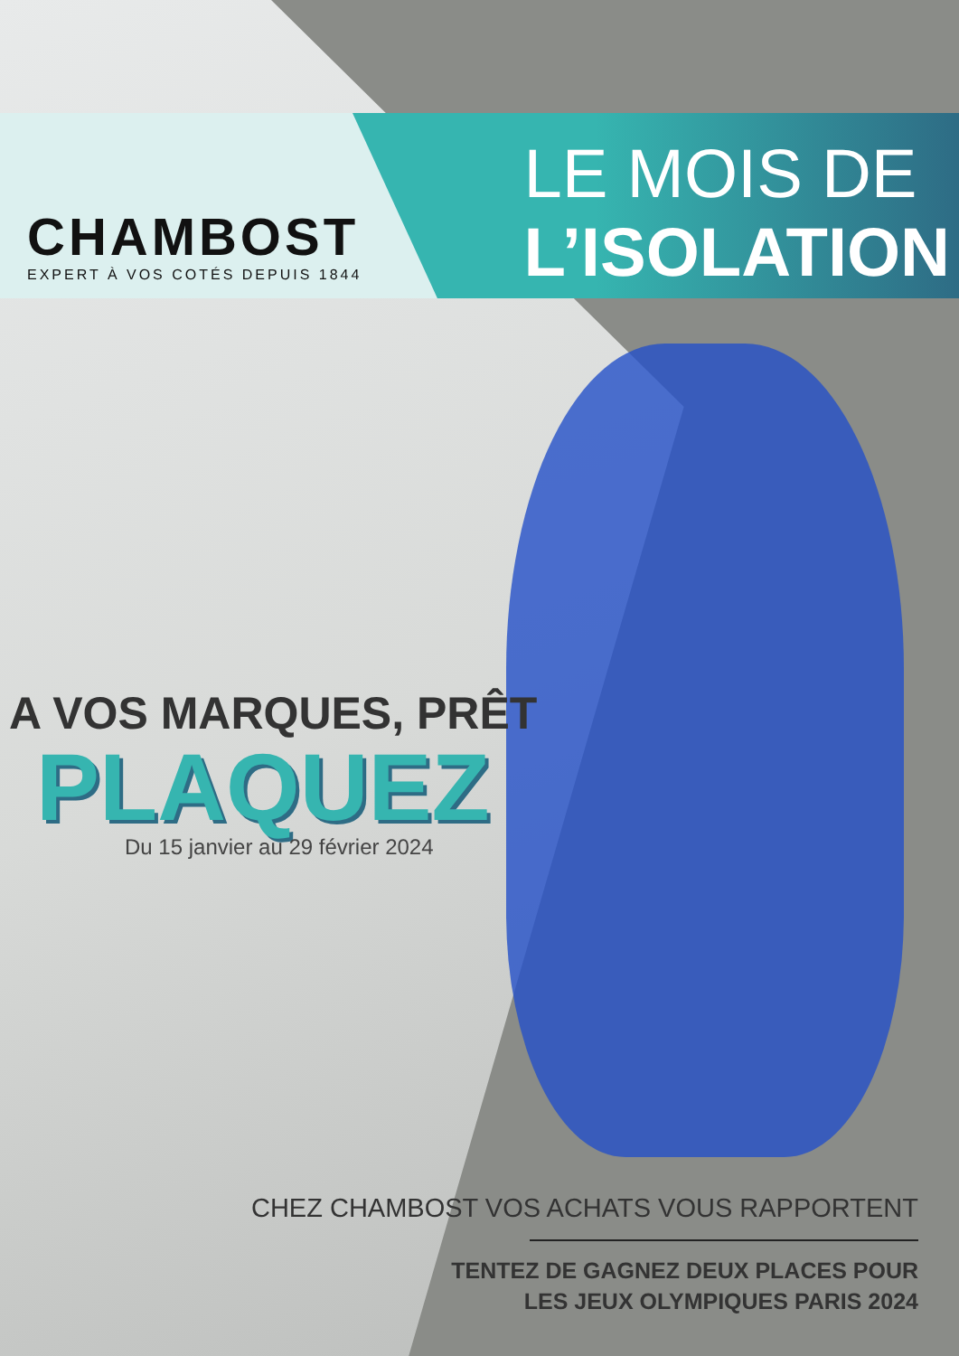CHAMBOST
EXPERT À VOS COTÉS DEPUIS 1844
LE MOIS DE
L’ISOLATION
A VOS MARQUES, PRÊT
PLAQUEZ
Du 15 janvier au 29 février 2024
CHEZ CHAMBOST VOS ACHATS VOUS RAPPORTENT
TENTEZ DE GAGNEZ DEUX PLACES POUR
LES JEUX OLYMPIQUES PARIS 2024